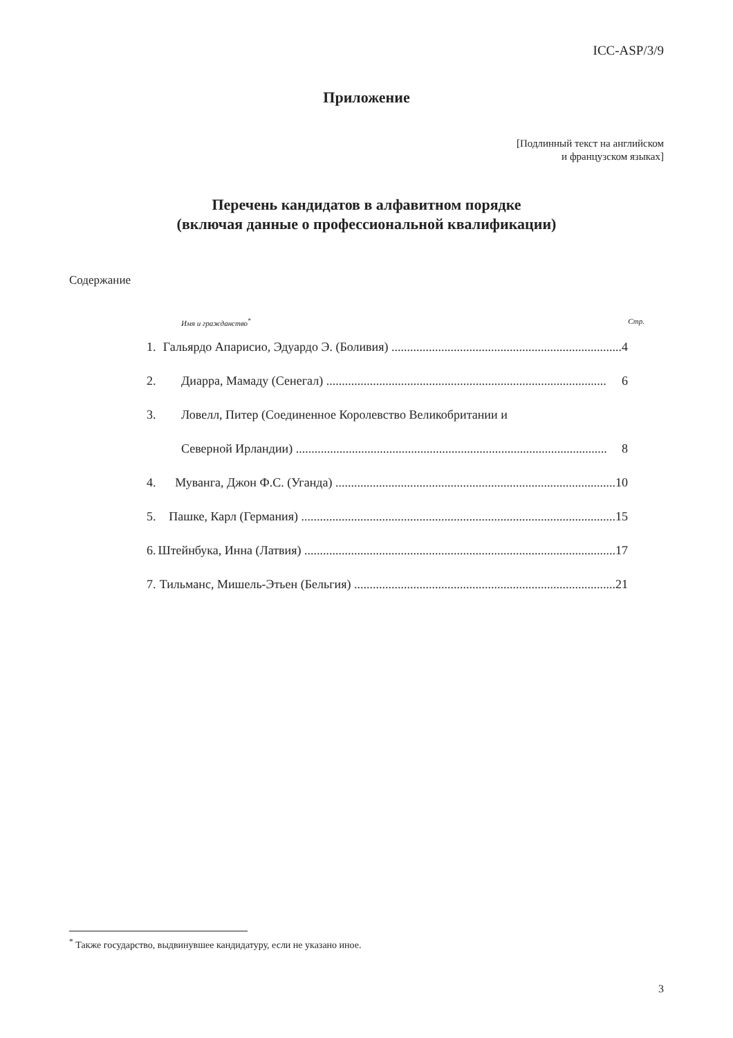ICC-ASP/3/9
Приложение
[Подлинный текст на английском
и французском языках]
Перечень кандидатов в алфавитном порядке
(включая данные о профессиональной квалификации)
Содержание
Имя и гражданство<sup>*</sup> Стр.
1. Гальярдо Апарисио, Эдуардо Э. (Боливия) .......................................................................... 4
2. Диарра, Мамаду (Сенегал) .......................................................................................... 6
3. Ловелл, Питер (Соединенное Королевство Великобритании и
Северной Ирландии) .................................................................................................... 8
4. Муванга, Джон Ф.С. (Уганда) .......................................................................................... 10
5. Пашке, Карл (Германия) ..................................................................................................... 15
6. Штейнбука, Инна (Латвия) .................................................................................................... 17
7. Тильманс, Мишель-Этьен (Бельгия) .................................................................................... 21
<sup>*</sup> Также государство, выдвинувшее кандидатуру, если не указано иное.
3